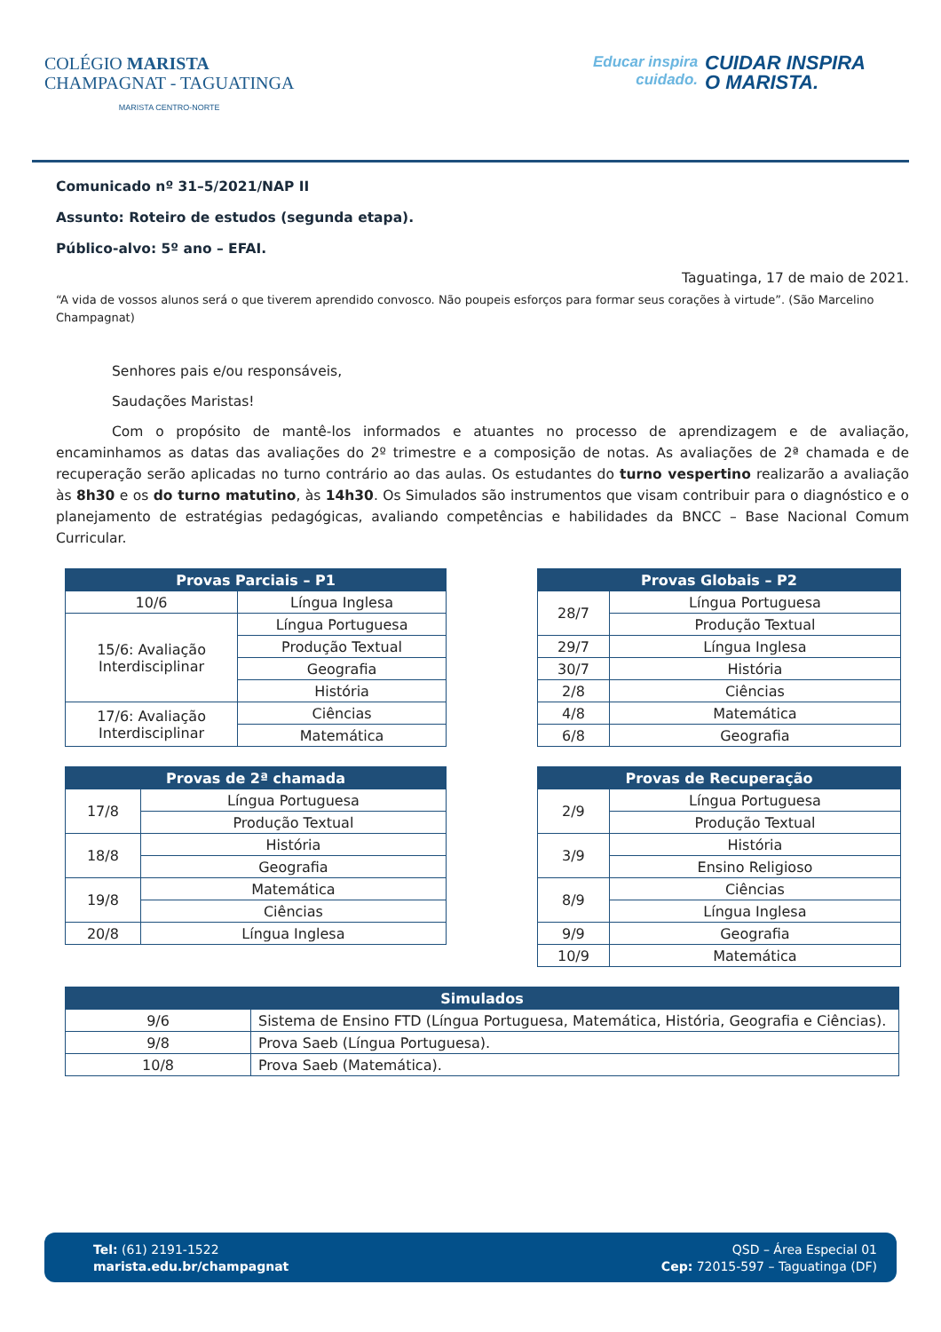COLÉGIO MARISTA
CHAMPAGNAT - TAGUATINGA
MARISTA CENTRO-NORTE
Educar inspira
cuidado.
CUIDAR INSPIRA
O MARISTA.
Comunicado nº 31–5/2021/NAP II
Assunto: Roteiro de estudos (segunda etapa).
Público-alvo: 5º ano – EFAI.
Taguatinga, 17 de maio de 2021.
“A vida de vossos alunos será o que tiverem aprendido convosco. Não poupeis esforços para formar seus corações à virtude”. (São Marcelino Champagnat)
Senhores pais e/ou responsáveis,
Saudações Maristas!
Com o propósito de mantê-los informados e atuantes no processo de aprendizagem e de avaliação, encaminhamos as datas das avaliações do 2º trimestre e a composição de notas. As avaliações de 2ª chamada e de recuperação serão aplicadas no turno contrário ao das aulas. Os estudantes do turno vespertino realizarão a avaliação às 8h30 e os do turno matutino, às 14h30. Os Simulados são instrumentos que visam contribuir para o diagnóstico e o planejamento de estratégias pedagógicas, avaliando competências e habilidades da BNCC – Base Nacional Comum Curricular.
| Provas Parciais – P1 | |
| --- | --- |
| 10/6 | Língua Inglesa |
| 15/6: Avaliação Interdisciplinar | Língua Portuguesa |
| | Produção Textual |
| | Geografia |
| | História |
| 17/6: Avaliação Interdisciplinar | Ciências |
| | Matemática |
| Provas Globais – P2 | |
| --- | --- |
| 28/7 | Língua Portuguesa |
| | Produção Textual |
| 29/7 | Língua Inglesa |
| 30/7 | História |
| 2/8 | Ciências |
| 4/8 | Matemática |
| 6/8 | Geografia |
| Provas de 2ª chamada | |
| --- | --- |
| 17/8 | Língua Portuguesa |
| | Produção Textual |
| 18/8 | História |
| | Geografia |
| 19/8 | Matemática |
| | Ciências |
| 20/8 | Língua Inglesa |
| Provas de Recuperação | |
| --- | --- |
| 2/9 | Língua Portuguesa |
| | Produção Textual |
| 3/9 | História |
| | Ensino Religioso |
| 8/9 | Ciências |
| | Língua Inglesa |
| 9/9 | Geografia |
| 10/9 | Matemática |
| Simulados | |
| --- | --- |
| 9/6 | Sistema de Ensino FTD (Língua Portuguesa, Matemática, História, Geografia e Ciências). |
| 9/8 | Prova Saeb (Língua Portuguesa). |
| 10/8 | Prova Saeb (Matemática). |
Tel: (61) 2191-1522
marista.edu.br/champagnat
QSD – Área Especial 01
Cep: 72015-597 – Taguatinga (DF)